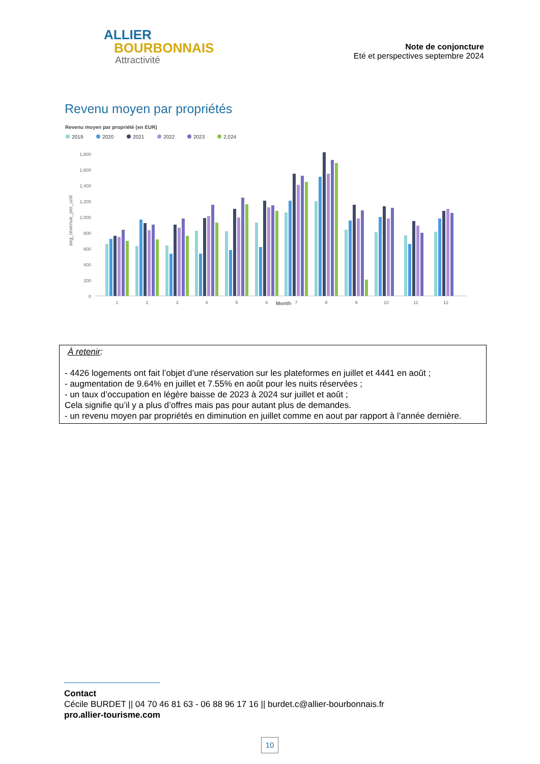ALLIER
BOURBONNAIS
Attractivité
Note de conjoncture
Eté et perspectives septembre 2024
Revenu moyen par propriétés
Revenu moyen par propriété (en EUR)
2019
2020
2021
2022
2023
2,024
1,800
1,600
1,400
1,200
1,000
800
600
400
200
0
1
2
3
4
5
6
7
8
9
10
11
12
Month
avg_revenue_per_unit
À retenir:
- 4426 logements ont fait l’objet d’une réservation sur les plateformes en juillet et 4441 en août ;
- augmentation de 9.64% en juillet et 7.55% en août pour les nuits réservées ;
- un taux d’occupation en légère baisse de 2023 à 2024 sur juillet et août ;
Cela signifie qu’il y a plus d’offres mais pas pour autant plus de demandes.
- un revenu moyen par propriétés en diminution en juillet comme en aout par rapport à l’année dernière.
Contact
Cécile BURDET || 04 70 46 81 63 - 06 88 96 17 16 || burdet.c@allier-bourbonnais.fr
pro.allier-tourisme.com
10